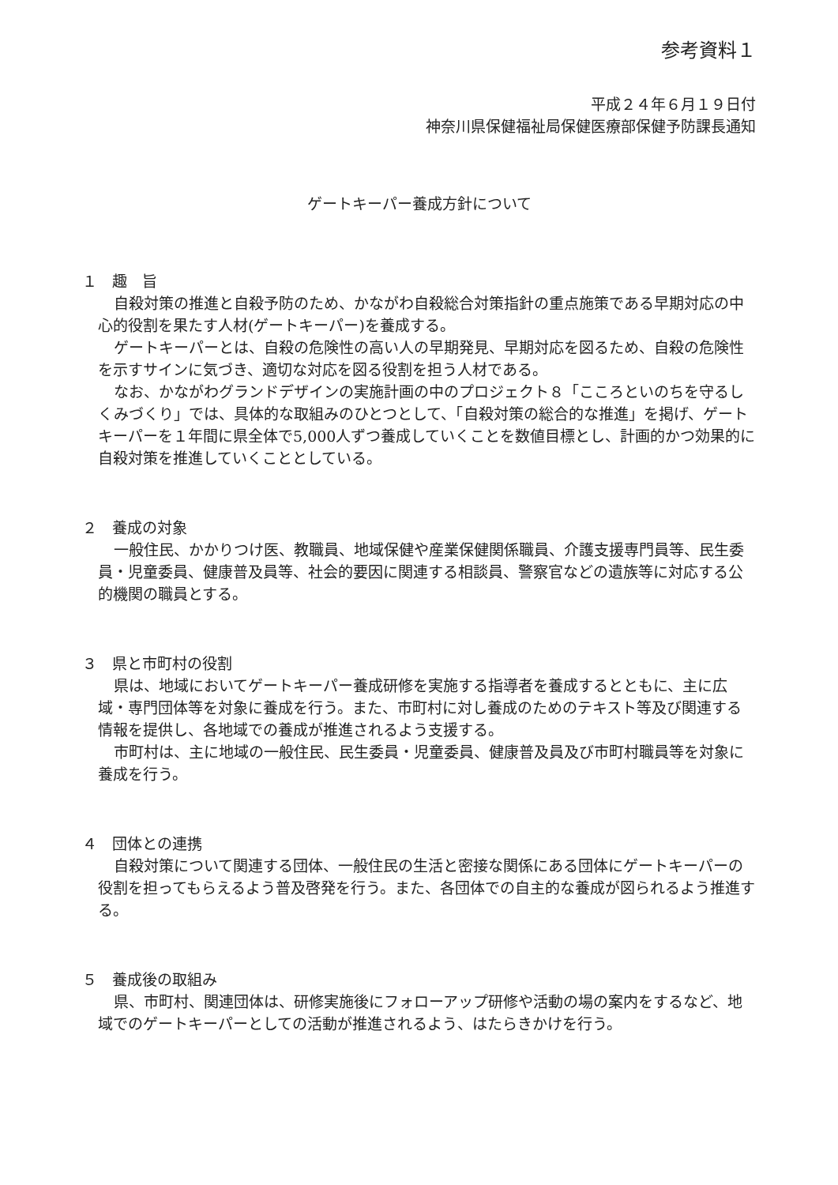参考資料１
平成２４年６月１９日付
神奈川県保健福祉局保健医療部保健予防課長通知
ゲートキーパー養成方針について
１　趣　旨
自殺対策の推進と自殺予防のため、かながわ自殺総合対策指針の重点施策である早期対応の中心的役割を果たす人材(ゲートキーパー)を養成する。
ゲートキーパーとは、自殺の危険性の高い人の早期発見、早期対応を図るため、自殺の危険性を示すサインに気づき、適切な対応を図る役割を担う人材である。
なお、かながわグランドデザインの実施計画の中のプロジェクト８「こころといのちを守るしくみづくり」では、具体的な取組みのひとつとして、「自殺対策の総合的な推進」を掲げ、ゲートキーパーを１年間に県全体で5,000人ずつ養成していくことを数値目標とし、計画的かつ効果的に自殺対策を推進していくこととしている。
２　養成の対象
一般住民、かかりつけ医、教職員、地域保健や産業保健関係職員、介護支援専門員等、民生委員・児童委員、健康普及員等、社会的要因に関連する相談員、警察官などの遺族等に対応する公的機関の職員とする。
３　県と市町村の役割
県は、地域においてゲートキーパー養成研修を実施する指導者を養成するとともに、主に広域・専門団体等を対象に養成を行う。また、市町村に対し養成のためのテキスト等及び関連する情報を提供し、各地域での養成が推進されるよう支援する。
市町村は、主に地域の一般住民、民生委員・児童委員、健康普及員及び市町村職員等を対象に養成を行う。
４　団体との連携
自殺対策について関連する団体、一般住民の生活と密接な関係にある団体にゲートキーパーの役割を担ってもらえるよう普及啓発を行う。また、各団体での自主的な養成が図られるよう推進する。
５　養成後の取組み
県、市町村、関連団体は、研修実施後にフォローアップ研修や活動の場の案内をするなど、地域でのゲートキーパーとしての活動が推進されるよう、はたらきかけを行う。